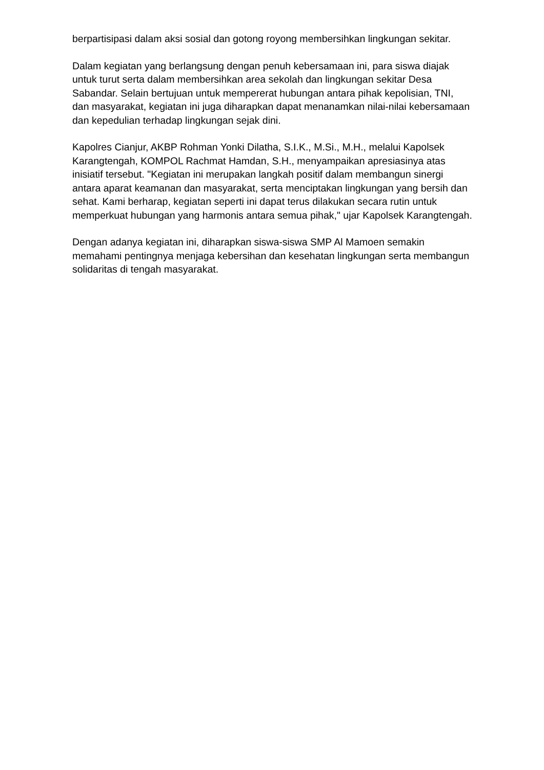berpartisipasi dalam aksi sosial dan gotong royong membersihkan lingkungan sekitar.
Dalam kegiatan yang berlangsung dengan penuh kebersamaan ini, para siswa diajak untuk turut serta dalam membersihkan area sekolah dan lingkungan sekitar Desa Sabandar. Selain bertujuan untuk mempererat hubungan antara pihak kepolisian, TNI, dan masyarakat, kegiatan ini juga diharapkan dapat menanamkan nilai-nilai kebersamaan dan kepedulian terhadap lingkungan sejak dini.
Kapolres Cianjur, AKBP Rohman Yonki Dilatha, S.I.K., M.Si., M.H., melalui Kapolsek Karangtengah, KOMPOL Rachmat Hamdan, S.H., menyampaikan apresiasinya atas inisiatif tersebut. "Kegiatan ini merupakan langkah positif dalam membangun sinergi antara aparat keamanan dan masyarakat, serta menciptakan lingkungan yang bersih dan sehat. Kami berharap, kegiatan seperti ini dapat terus dilakukan secara rutin untuk memperkuat hubungan yang harmonis antara semua pihak," ujar Kapolsek Karangtengah.
Dengan adanya kegiatan ini, diharapkan siswa-siswa SMP Al Mamoen semakin memahami pentingnya menjaga kebersihan dan kesehatan lingkungan serta membangun solidaritas di tengah masyarakat.